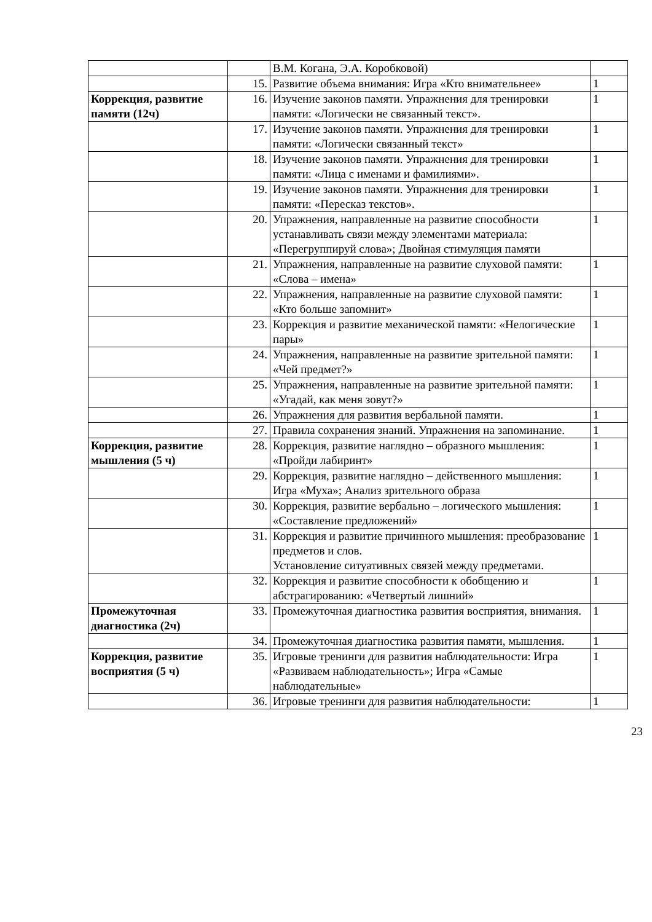| | | В.М. Когана, Э.А. Коробковой) | |
| | 15. | Развитие объема внимания: Игра «Кто внимательнее» | 1 |
| Коррекция, развитие памяти (12ч) | 16. | Изучение законов памяти. Упражнения для тренировки памяти: «Логически не связанный текст». | 1 |
| | 17. | Изучение законов памяти. Упражнения для тренировки памяти: «Логически связанный текст» | 1 |
| | 18. | Изучение законов памяти. Упражнения для тренировки памяти: «Лица с именами и фамилиями». | 1 |
| | 19. | Изучение законов памяти. Упражнения для тренировки памяти: «Пересказ текстов». | 1 |
| | 20. | Упражнения, направленные на развитие способности устанавливать связи между элементами материала: «Перегруппируй слова»; Двойная стимуляция памяти | 1 |
| | 21. | Упражнения, направленные на развитие слуховой памяти: «Слова – имена» | 1 |
| | 22. | Упражнения, направленные на развитие слуховой памяти: «Кто больше запомнит» | 1 |
| | 23. | Коррекция и развитие механической памяти: «Нелогические пары» | 1 |
| | 24. | Упражнения, направленные на развитие зрительной памяти: «Чей предмет?» | 1 |
| | 25. | Упражнения, направленные на развитие зрительной памяти: «Угадай, как меня зовут?» | 1 |
| | 26. | Упражнения для развития вербальной памяти. | 1 |
| | 27. | Правила сохранения знаний. Упражнения на запоминание. | 1 |
| Коррекция, развитие мышления (5 ч) | 28. | Коррекция, развитие наглядно – образного мышления: «Пройди лабиринт» | 1 |
| | 29. | Коррекция, развитие наглядно – действенного мышления: Игра «Муха»; Анализ зрительного образа | 1 |
| | 30. | Коррекция, развитие вербально – логического мышления: «Составление предложений» | 1 |
| | 31. | Коррекция и развитие причинного мышления: преобразование предметов и слов. Установление ситуативных связей между предметами. | 1 |
| | 32. | Коррекция и развитие способности к обобщению и абстрагированию: «Четвертый лишний» | 1 |
| Промежуточная диагностика (2ч) | 33. | Промежуточная диагностика развития восприятия, внимания. | 1 |
| | 34. | Промежуточная диагностика развития памяти, мышления. | 1 |
| Коррекция, развитие восприятия (5 ч) | 35. | Игровые тренинги для развития наблюдательности: Игра «Развиваем наблюдательность»; Игра «Самые наблюдательные» | 1 |
| | 36. | Игровые тренинги для развития наблюдательности: | 1 |
23